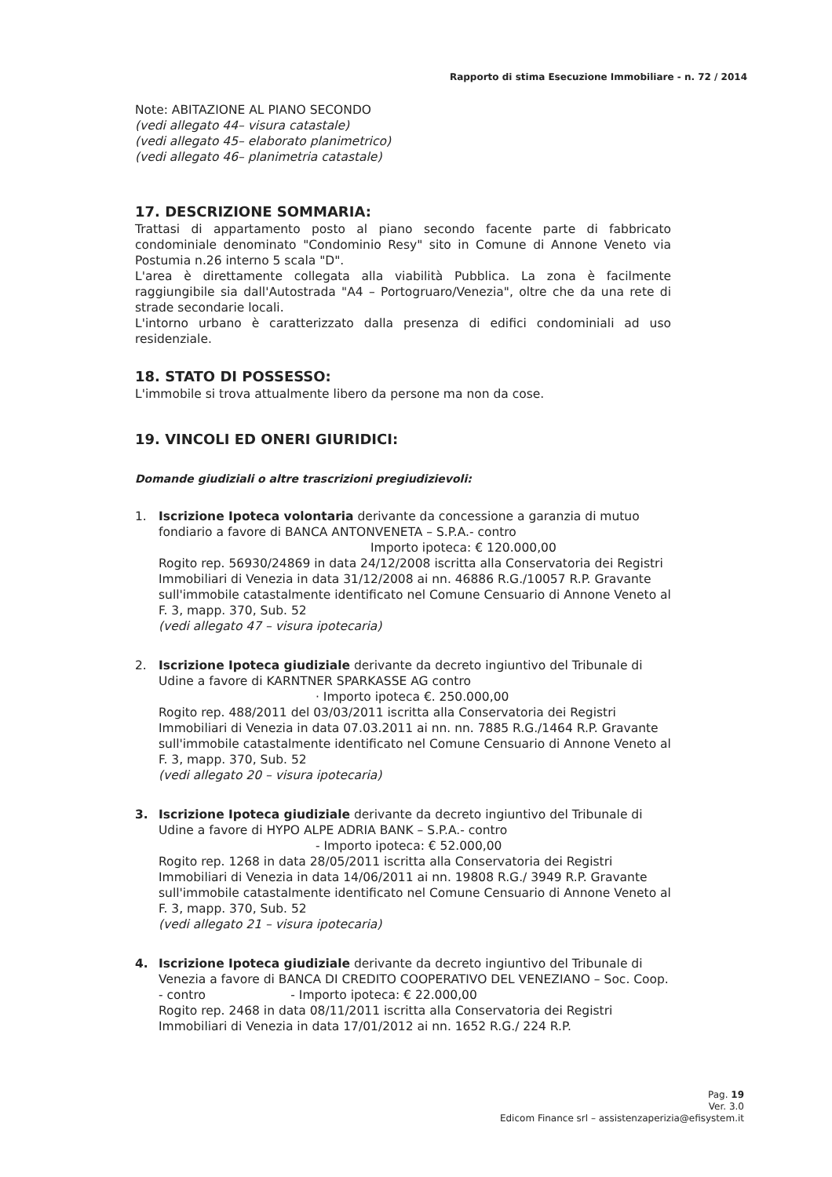Rapporto di stima Esecuzione Immobiliare - n. 72 / 2014
Note: ABITAZIONE AL PIANO SECONDO
(vedi allegato 44– visura catastale)
(vedi allegato 45– elaborato planimetrico)
(vedi allegato 46– planimetria catastale)
17. DESCRIZIONE SOMMARIA:
Trattasi di appartamento posto al piano secondo facente parte di fabbricato condominiale denominato "Condominio Resy" sito in Comune di Annone Veneto via Postumia n.26 interno 5 scala "D".
L'area è direttamente collegata alla viabilità Pubblica. La zona è facilmente raggiungibile sia dall'Autostrada "A4 – Portogruaro/Venezia", oltre che da una rete di strade secondarie locali.
L'intorno urbano è caratterizzato dalla presenza di edifici condominiali ad uso residenziale.
18. STATO DI POSSESSO:
L'immobile si trova attualmente libero da persone ma non da cose.
19. VINCOLI ED ONERI GIURIDICI:
Domande giudiziali o altre trascrizioni pregiudizievoli:
1. Iscrizione Ipoteca volontaria derivante da concessione a garanzia di mutuo fondiario a favore di BANCA ANTONVENETA – S.P.A.- contro
Importo ipoteca: € 120.000,00
Rogito rep. 56930/24869 in data 24/12/2008 iscritta alla Conservatoria dei Registri Immobiliari di Venezia in data 31/12/2008 ai nn. 46886 R.G./10057 R.P. Gravante sull'immobile catastalmente identificato nel Comune Censuario di Annone Veneto al F. 3, mapp. 370, Sub. 52
(vedi allegato 47 – visura ipotecaria)
2. Iscrizione Ipoteca giudiziale derivante da decreto ingiuntivo del Tribunale di Udine a favore di KARNTNER SPARKASSE AG contro
· Importo ipoteca €. 250.000,00
Rogito rep. 488/2011 del 03/03/2011 iscritta alla Conservatoria dei Registri Immobiliari di Venezia in data 07.03.2011 ai nn. nn. 7885 R.G./1464 R.P. Gravante sull'immobile catastalmente identificato nel Comune Censuario di Annone Veneto al F. 3, mapp. 370, Sub. 52
(vedi allegato 20 – visura ipotecaria)
3. Iscrizione Ipoteca giudiziale derivante da decreto ingiuntivo del Tribunale di Udine a favore di HYPO ALPE ADRIA BANK – S.P.A.- contro
- Importo ipoteca: € 52.000,00
Rogito rep. 1268 in data 28/05/2011 iscritta alla Conservatoria dei Registri Immobiliari di Venezia in data 14/06/2011 ai nn. 19808 R.G./ 3949 R.P. Gravante sull'immobile catastalmente identificato nel Comune Censuario di Annone Veneto al F. 3, mapp. 370, Sub. 52
(vedi allegato 21 – visura ipotecaria)
4. Iscrizione Ipoteca giudiziale derivante da decreto ingiuntivo del Tribunale di Venezia a favore di BANCA DI CREDITO COOPERATIVO DEL VENEZIANO – Soc. Coop. - contro - Importo ipoteca: € 22.000,00
Rogito rep. 2468 in data 08/11/2011 iscritta alla Conservatoria dei Registri Immobiliari di Venezia in data 17/01/2012 ai nn. 1652 R.G./ 224 R.P.
Pag. 19
Ver. 3.0
Edicom Finance srl – assistenzaperizia@efisystem.it